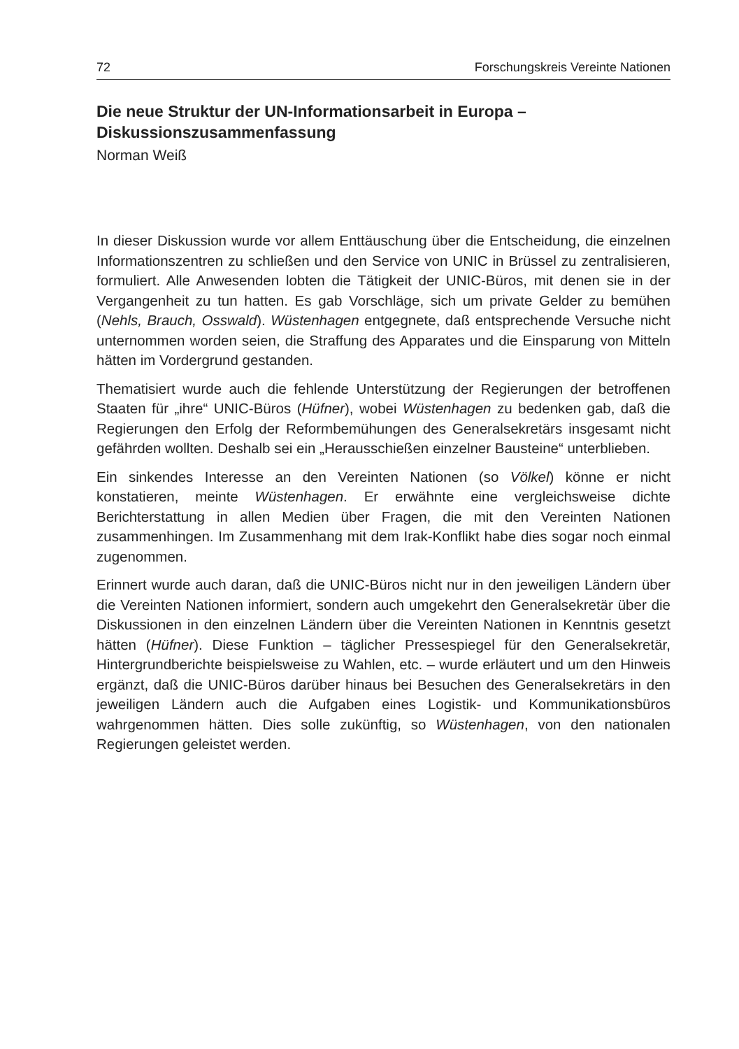72 Forschungskreis Vereinte Nationen
Die neue Struktur der UN-Informationsarbeit in Europa – Diskussionszusammenfassung
Norman Weiß
In dieser Diskussion wurde vor allem Enttäuschung über die Entscheidung, die einzelnen Informationszentren zu schließen und den Service von UNIC in Brüssel zu zentralisieren, formuliert. Alle Anwesenden lobten die Tätigkeit der UNIC-Büros, mit denen sie in der Vergangenheit zu tun hatten. Es gab Vorschläge, sich um private Gelder zu bemühen (Nehls, Brauch, Osswald). Wüstenhagen entgegnete, daß entsprechende Versuche nicht unternommen worden seien, die Straffung des Apparates und die Einsparung von Mitteln hätten im Vordergrund gestanden.
Thematisiert wurde auch die fehlende Unterstützung der Regierungen der betroffenen Staaten für „ihre“ UNIC-Büros (Hüfner), wobei Wüstenhagen zu bedenken gab, daß die Regierungen den Erfolg der Reformbemühungen des Generalsekretärs insgesamt nicht gefährden wollten. Deshalb sei ein „Herausschießen einzelner Bausteine“ unterblieben.
Ein sinkendes Interesse an den Vereinten Nationen (so Völkel) könne er nicht konstatieren, meinte Wüstenhagen. Er erwähnte eine vergleichsweise dichte Berichterstattung in allen Medien über Fragen, die mit den Vereinten Nationen zusammenhingen. Im Zusammenhang mit dem Irak-Konflikt habe dies sogar noch einmal zugenommen.
Erinnert wurde auch daran, daß die UNIC-Büros nicht nur in den jeweiligen Ländern über die Vereinten Nationen informiert, sondern auch umgekehrt den Generalsekretär über die Diskussionen in den einzelnen Ländern über die Vereinten Nationen in Kenntnis gesetzt hätten (Hüfner). Diese Funktion – täglicher Pressespiegel für den Generalsekretär, Hintergrundberichte beispielsweise zu Wahlen, etc. – wurde erläutert und um den Hinweis ergänzt, daß die UNIC-Büros darüber hinaus bei Besuchen des Generalsekretärs in den jeweiligen Ländern auch die Aufgaben eines Logistik- und Kommunikationsbüros wahrgenommen hätten. Dies solle zukünftig, so Wüstenhagen, von den nationalen Regierungen geleistet werden.